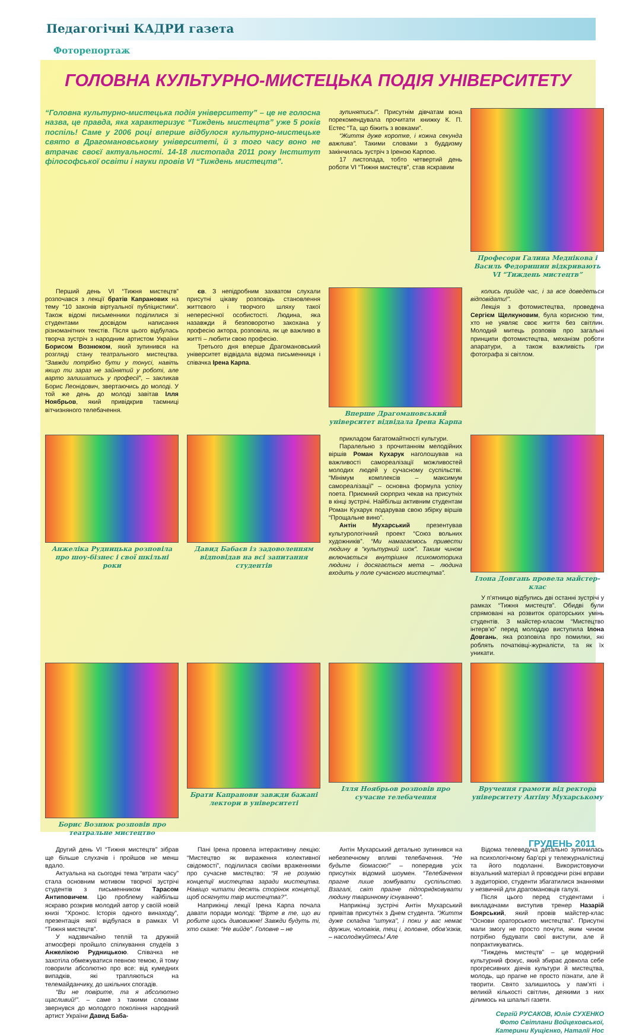Педагогічні КАДРИ газета
Фоторепортаж
ГОЛОВНА КУЛЬТУРНО-МИСТЕЦЬКА ПОДІЯ УНІВЕРСИТЕТУ
“Головна культурно-мистецька подія університету” – це не голосна назва, це правда, яка характеризує “Тиждень мистецтв” уже 5 років поспіль! Саме у 2006 році вперше відбулося культурно-мистецьке свято в Драгомановському університеті, й з того часу воно не втрачає своєї актуальності. 14-18 листопада 2011 року Інститут філософської освіти і науки провів VI “Тиждень мистецтв”.
зупинятись!”. Присутнім дівчатам вона порекомендувала прочитати книжку К. П. Естес “Та, що біжить з вовками”.
“Життя дуже коротке, і кожна секунда важлива”. Такими словами з буддизму закінчилась зустріч з Іреною Карпою.
17 листопада, тобто четвертий день роботи VI “Тижня мистецтв”, став яскравим
Професори Галина Меднікова і Василь Федоришин відкривають VI “Тиждень мистецтв”
Перший день VI “Тижня мистецтв” розпочався з лекції братів Капранових на тему “10 законів віртуальної публіцистики”. Також відомі письменники поділилися зі студентами досвідом написання різноманітних текстів. Після цього відбулась творча зустріч з народним артистом України Борисом Вознюком, який зупинився на розгляді стану театрального мистецтва. “Завжди потрібно бути у тонусі, навіть якщо ти зараз не зайнятий у роботі, але варто залишатись у професії”, – закликав Борис Леонідович, звертаючись до молоді. У той же день до молоді завітав Ілля Ноябрьов, який привідкрив таємниці вітчизняного телебачення.
єв. З непідробним захватом слухали присутні цікаву розповідь становлення життєвого і творчого шляху такої непересічної особистості. Людина, яка назавжди й безповоротно закохана у професію актора, розповіла, як це важливо в житті – любити свою професію.
Третього дня вперше Драгомановський університет відвідала відома письменниця і співачка Ірена Карпа.
Вперше Драгомановський університет відвідала Ірена Карпа
колись прийде час, і за все доведеться відповідати!”.
Лекція з фотомистецтва, проведена Сергієм Щелкуновим, була корисною тим, хто не уявляє своє життя без світлин. Молодий митець розповів про загальні принципи фотомистецтва, механізм роботи апаратури, а також важливість гри фотографа зі світлом.
Анжеліка Рудницька розповіла про шоу-бізнес і свої шкільні роки
Давид Бабаєв із задоволенням відповідав на всі запитання студентів
прикладом багатомайтності культури.
Паралельно з прочитанням мелодійних віршів Роман Кухарук наголошував на важливості самореалізації можливостей молодих людей у сучасному суспільстві. “Мінімум комплексів – максимум самореалізації” – основна формула успіху поета. Приємний сюрприз чекав на присутніх в кінці зустрічі. Найбільш активним студентам Роман Кухарук подарував свою збірку віршів “Прощальне вино”.
Антін Мухарський презентував культурологічний проект “Союз вольних художників”. “Ми намагаємось привести людину в “культурний шок”. Таким чином включається внутрішня психомоторика людини і досягається мета – людина входить у поле сучасного мистецтва”.
Ілона Довгань провела майстер-клас
У п’ятницю відбулись дві останні зустрічі у рамках “Тижня мистецтв”. Обидві були спрямовані на розвиток ораторських умінь студентів. З майстер-класом “Мистецтво інтерв’ю” перед молоддю виступила Ілона Довгань, яка розповіла про помилки, які роблять початківці-журналісти, та як їх уникати.
Борис Вознюк розповів про театральне мистецтво
Брати Капранови завжди бажані лектори в університеті
Ілля Ноябрьов розповів про сучасне телебачення
Вручення грамоти від ректора університету Антіну Мухарському
Другий день VI “Тижня мистецтв” зібрав ще більше слухачів і пройшов не менш вдало.
Актуальна на сьогодні тема “втрати часу” стала основним мотивом творчої зустрічі студентів з письменником Тарасом Антиповичем. Цю проблему найбільш яскраво розкрив молодий автор у своїй новій книзі “Хронос. Історія одного винаходу”, презентація якої відбулася в рамках VI “Тижня мистецтв”.
У надзвичайно теплій та дружній атмосфері пройшло спілкування спудеїв з Анжелікою Рудницькою. Співачка не захотіла обмежуватися певною темою, й тому говорили абсолютно про все: від кумедних випадків, які трапляються на телемайданчику, до шкільних спогадів.
“Ви не повірите, та я абсолютно щасливий!”. – саме з такими словами звернувся до молодого покоління народний артист України Давид Баба-
Пані Ірена провела інтерактивну лекцію: “Мистецтво як вираження колективної свідомості”, поділилася своїми враженнями про сучасне мистецтво: “Я не розумію концепції мистецтва заради мистецтва. Навіщо читати десять сторінок концепції, щоб осягнути твір мистецтва?”.
Наприкінці лекції Ірена Карпа почала давати поради молоді: “Вірте в те, що ви робите щось дивовижне! Завжди будуть ті, хто скаже: “Не вийде”. Головне – не
Антін Мухарський детально зупинився на небезпечному впливі телебачення. “Не будьте біомасою!” – попередив усіх присутніх відомий шоумен. “Телебачення прагне лише зомбувати суспільство. Взагалі, світ прагне підпорядковувати людину тваринному існуванню”.
Наприкінці зустрічі Антін Мухарський привітав присутніх з Днем студента. “Життя дуже складна “штука”, і поки у вас немає дружин, чоловіків, тещ і, головне, обов’язків, – насолоджуйтесь! Але
Відома телеведуча детально зупинилась на психологічному бар’єрі у тележурналістиці та його подоланні. Використовуючи візуальний матеріал й проводячи різні вправи з аудиторією, студенти збагатилися знаннями у незвичній для драгомановців галузі.
Після цього перед студентами і викладачами виступив тренер Назарій Боярський, який провів майстер-клас “Основи ораторського мистецтва”. Присутні мали змогу не просто почути, яким чином потрібно будувати свої виступи, але й попрактикуватись.
“Тиждень мистецтв” – це модерний культурний фокус, який збирає довкола себе прогресивних діячів культури й мистецтва, молодь, що прагне не просто пізнати, але й творити. Свято залишилось у пам’яті і великій кількості світлин, деякими з них ділимось на шпальті газети.
Сергій РУСАКОВ, Юлія СУХЕНКО
Фото Світлани Войцеховської, Катерини Кущієнко, Наталії Нос
ГРУДЕНЬ 2011